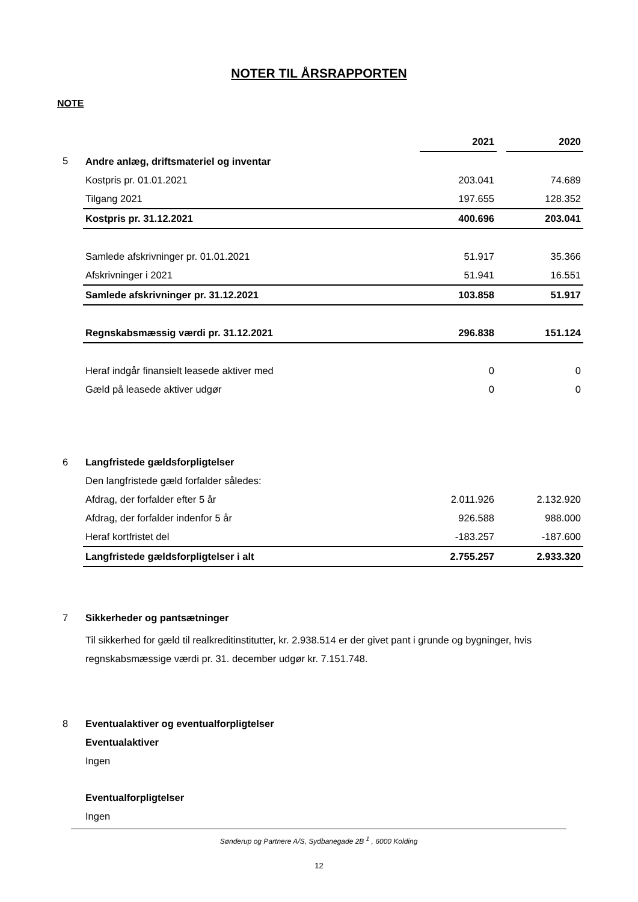NOTER TIL ÅRSRAPPORTEN
NOTE
| | | 2021 | | 2020 |
| 5 | Andre anlæg, driftsmateriel og inventar | | | |
| | Kostpris pr. 01.01.2021 | 203.041 | | 74.689 |
| | Tilgang 2021 | 197.655 | | 128.352 |
| | Kostpris pr. 31.12.2021 | 400.696 | | 203.041 |
| | Samlede afskrivninger pr. 01.01.2021 | 51.917 | | 35.366 |
| | Afskrivninger i 2021 | 51.941 | | 16.551 |
| | Samlede afskrivninger pr. 31.12.2021 | 103.858 | | 51.917 |
| | Regnskabsmæssig værdi pr. 31.12.2021 | 296.838 | | 151.124 |
| | Heraf indgår finansielt leasede aktiver med | 0 | | 0 |
| | Gæld på leasede aktiver udgør | 0 | | 0 |
| 6 | Langfristede gældsforpligtelser | | | |
| | Den langfristede gæld forfalder således: | | | |
| | Afdrag, der forfalder efter 5 år | 2.011.926 | | 2.132.920 |
| | Afdrag, der forfalder indenfor 5 år | 926.588 | | 988.000 |
| | Heraf kortfristet del | -183.257 | | -187.600 |
| | Langfristede gældsforpligtelser i alt | 2.755.257 | | 2.933.320 |
| 7 | Sikkerheder og pantsætninger | | | |
| | Til sikkerhed for gæld til realkreditinstitutter, kr. 2.938.514 er der givet pant i grunde og bygninger, hvis regnskabsmæssige værdi pr. 31. december udgør kr. 7.151.748. | | | |
| 8 | Eventualaktiver og eventualforpligtelser | | | |
| | Eventualaktiver | | | |
| | Ingen | | | |
| | Eventualforpligtelser | | | |
| | Ingen | | | |
Sønderup og Partnere A/S, Sydbanegade 2B <sup>1</sup> , 6000 Kolding
12